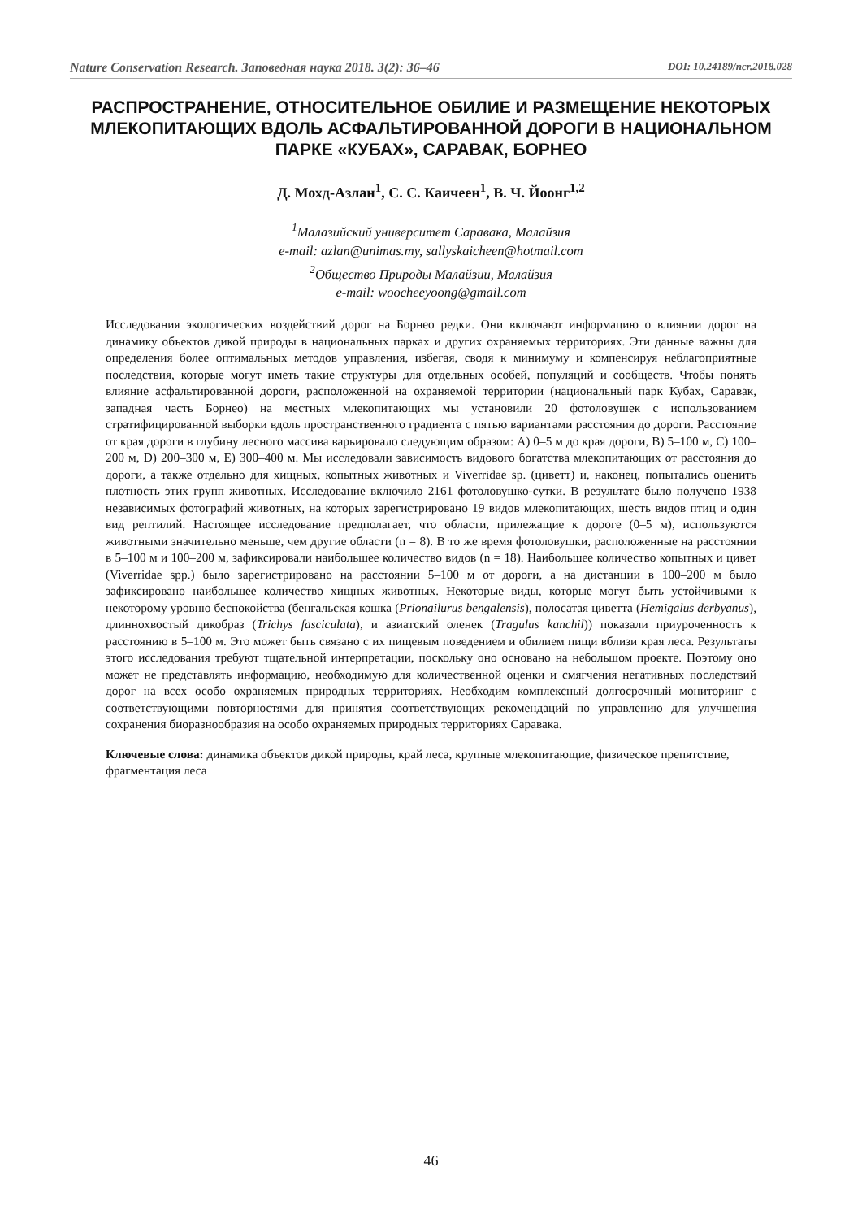Nature Conservation Research. Заповедная наука 2018. 3(2): 36–46 DOI: 10.24189/ncr.2018.028
РАСПРОСТРАНЕНИЕ, ОТНОСИТЕЛЬНОЕ ОБИЛИЕ И РАЗМЕЩЕНИЕ НЕКОТОРЫХ МЛЕКОПИТАЮЩИХ ВДОЛЬ АСФАЛЬТИРОВАННОЙ ДОРОГИ В НАЦИОНАЛЬНОМ ПАРКЕ «КУБАХ», САРАВАК, БОРНЕО
Д. Мохд-Азлан<sup>1</sup>, С. С. Каичеен<sup>1</sup>, В. Ч. Йоонг<sup>1,2</sup>
<sup>1</sup> Малазийский университет Саравака, Малайзия
e-mail: azlan@unimas.my, sallyskaicheen@hotmail.com
<sup>2</sup> Общество Природы Малайзии, Малайзия
e-mail: woocheeyoong@gmail.com
Исследования экологических воздействий дорог на Борнео редки. Они включают информацию о влиянии дорог на динамику объектов дикой природы в национальных парках и других охраняемых территориях. Эти данные важны для определения более оптимальных методов управления, избегая, сводя к минимуму и компенсируя неблагоприятные последствия, которые могут иметь такие структуры для отдельных особей, популяций и сообществ. Чтобы понять влияние асфальтированной дороги, расположенной на охраняемой территории (национальный парк Кубах, Саравак, западная часть Борнео) на местных млекопитающих мы установили 20 фотоловушек с использованием стратифицированной выборки вдоль пространственного градиента с пятью вариантами расстояния до дороги. Расстояние от края дороги в глубину лесного массива варьировало следующим образом: A) 0–5 м до края дороги, B) 5–100 м, C) 100–200 м, D) 200–300 м, E) 300–400 м. Мы исследовали зависимость видового богатства млекопитающих от расстояния до дороги, а также отдельно для хищных, копытных животных и Viverridae sp. (циветт) и, наконец, попытались оценить плотность этих групп животных. Исследование включило 2161 фотоловушко-сутки. В результате было получено 1938 независимых фотографий животных, на которых зарегистрировано 19 видов млекопитающих, шесть видов птиц и один вид рептилий. Настоящее исследование предполагает, что области, прилежащие к дороге (0–5 м), используются животными значительно меньше, чем другие области (n = 8). В то же время фотоловушки, расположенные на расстоянии в 5–100 м и 100–200 м, зафиксировали наибольшее количество видов (n = 18). Наибольшее количество копытных и цивет (Viverridae spp.) было зарегистрировано на расстоянии 5–100 м от дороги, а на дистанции в 100–200 м было зафиксировано наибольшее количество хищных животных. Некоторые виды, которые могут быть устойчивыми к некоторому уровню беспокойства (бенгальская кошка (Prionailurus bengalensis), полосатая циветта (Hemigalus derbyanus), длиннохвостый дикобраз (Trichys fasciculata), и азиатский оленек (Tragulus kanchil)) показали приуроченность к расстоянию в 5–100 м. Это может быть связано с их пищевым поведением и обилием пищи вблизи края леса. Результаты этого исследования требуют тщательной интерпретации, поскольку оно основано на небольшом проекте. Поэтому оно может не представлять информацию, необходимую для количественной оценки и смягчения негативных последствий дорог на всех особо охраняемых природных территориях. Необходим комплексный долгосрочный мониторинг с соответствующими повторностями для принятия соответствующих рекомендаций по управлению для улучшения сохранения биоразнообразия на особо охраняемых природных территориях Саравака.
Ключевые слова: динамика объектов дикой природы, край леса, крупные млекопитающие, физическое препятствие, фрагментация леса
46